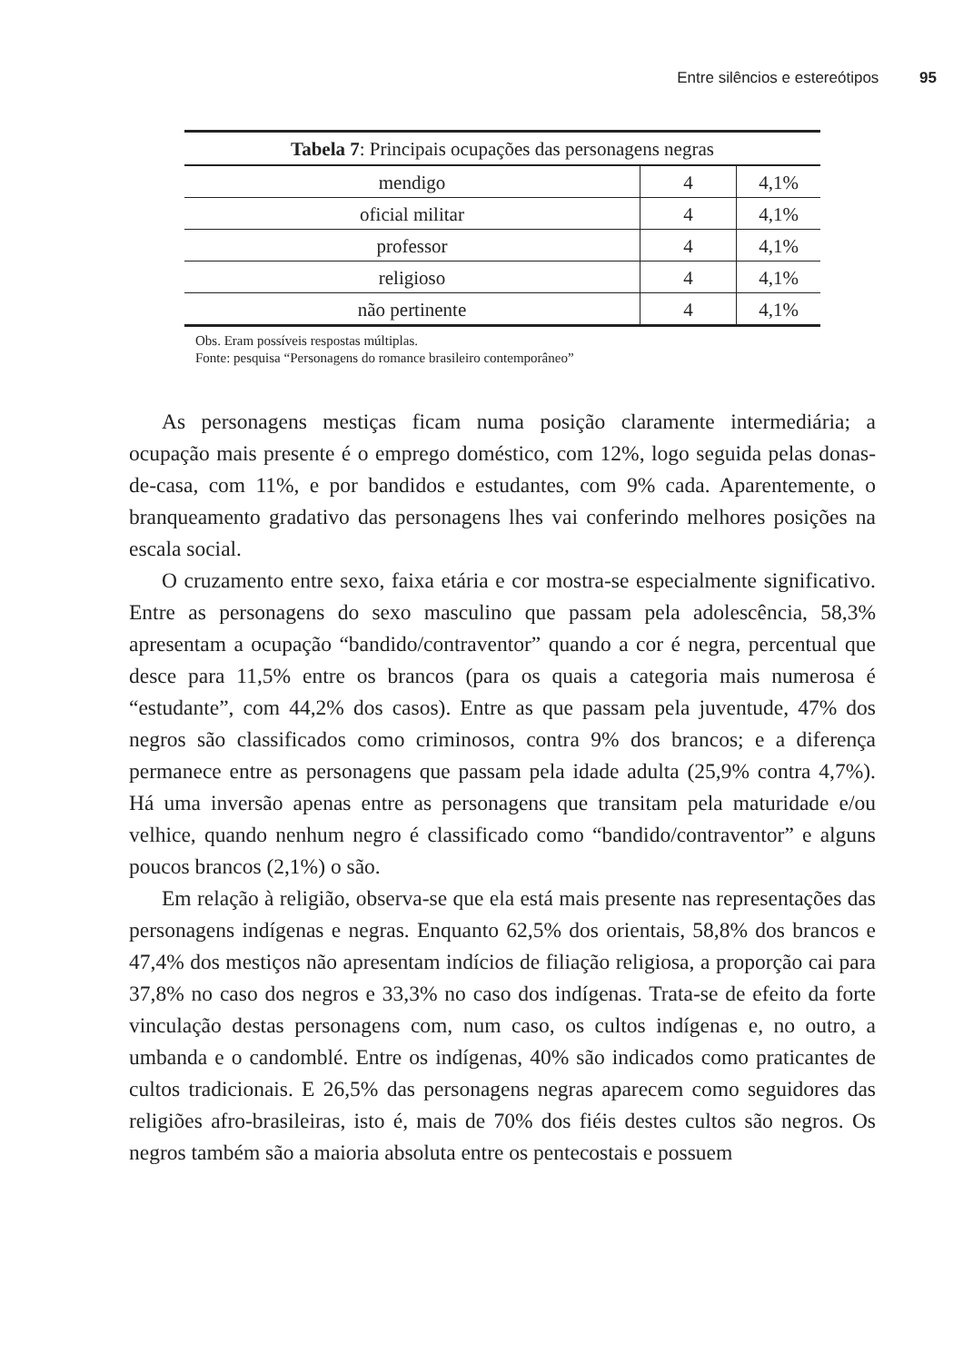Entre silêncios e estereótipos 95
| Tabela 7 : Principais ocupações das personagens negras | | |
| --- | --- | --- |
| mendigo | 4 | 4,1% |
| oficial militar | 4 | 4,1% |
| professor | 4 | 4,1% |
| religioso | 4 | 4,1% |
| não pertinente | 4 | 4,1% |
Obs. Eram possíveis respostas múltiplas.
Fonte: pesquisa “Personagens do romance brasileiro contemporâneo”
As personagens mestiças ficam numa posição claramente intermediária; a ocupação mais presente é o emprego doméstico, com 12%, logo seguida pelas donas-de-casa, com 11%, e por bandidos e estudantes, com 9% cada. Aparentemente, o branqueamento gradativo das personagens lhes vai conferindo melhores posições na escala social.
O cruzamento entre sexo, faixa etária e cor mostra-se especialmente significativo. Entre as personagens do sexo masculino que passam pela adolescência, 58,3% apresentam a ocupação “bandido/contraventor” quando a cor é negra, percentual que desce para 11,5% entre os brancos (para os quais a categoria mais numerosa é “estudante”, com 44,2% dos casos). Entre as que passam pela juventude, 47% dos negros são classificados como criminosos, contra 9% dos brancos; e a diferença permanece entre as personagens que passam pela idade adulta (25,9% contra 4,7%). Há uma inversão apenas entre as personagens que transitam pela maturidade e/ou velhice, quando nenhum negro é classificado como “bandido/contraventor” e alguns poucos brancos (2,1%) o são.
Em relação à religião, observa-se que ela está mais presente nas representações das personagens indígenas e negras. Enquanto 62,5% dos orientais, 58,8% dos brancos e 47,4% dos mestiços não apresentam indícios de filiação religiosa, a proporção cai para 37,8% no caso dos negros e 33,3% no caso dos indígenas. Trata-se de efeito da forte vinculação destas personagens com, num caso, os cultos indígenas e, no outro, a umbanda e o candomblé. Entre os indígenas, 40% são indicados como praticantes de cultos tradicionais. E 26,5% das personagens negras aparecem como seguidores das religiões afro-brasileiras, isto é, mais de 70% dos fiéis destes cultos são negros. Os negros também são a maioria absoluta entre os pentecostais e possuem